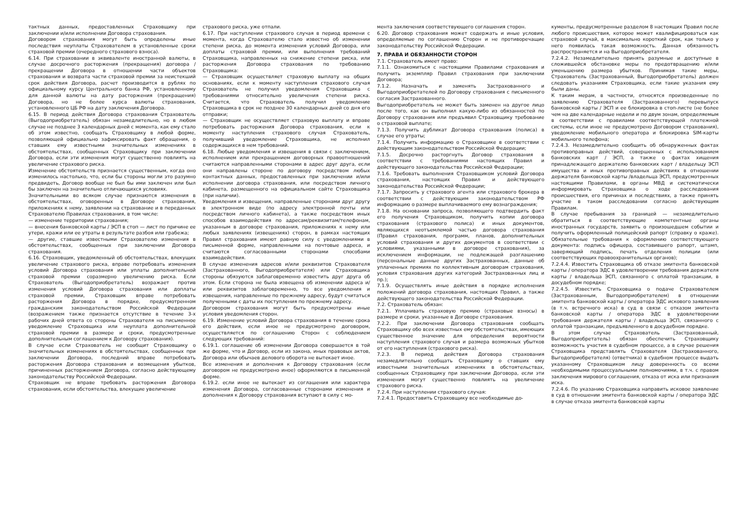тактных данных, предоставленных Страховщику при заключении и/или исполнении Договора страхования.
Договором страхования могут быть определены иные последствия неуплаты Страхователем в установленные сроки страховой премии (очередного страхового взноса).
6.14. При страховании в эквиваленте иностранной валюты, в случае досрочного расторжения (прекращения) договора / прекращении Договора в отношении части объектов страхования и возврата части страховой премии за неистекший срок действия Договора, расчет производится в рублях по официальному курсу Центрального банка РФ, установленному для данной валюты на дату расторжения (прекращения) Договора, но не более курса валюты страхования, установленного ЦБ РФ на дату заключения Договора.
6.15. В период действия Договора страхования Страхователь (Выгодоприобретатель) обязан незамедлительно, но в любом случае не позднее 3 календарных дней с момента, как ему стало об этом известно, сообщать Страховщику в любой форме, позволяющей официально зафиксировать факт обращения, о ставших ему известными значительных изменениях в обстоятельствах, сообщенных Страховщику при заключении Договора, если эти изменения могут существенно повлиять на увеличение страхового риска.
Изменение обстоятельств признается существенным, когда оно изменилось настолько, что, если бы стороны могли это разумно предвидеть, Договор вообще не был бы ими заключен или был бы заключен на значительно отличающихся условиях.
Значительными во всяком случае признаются изменения в обстоятельствах, оговоренных в Договоре страхования, приложениях к нему, заявлении на страхование и в переданных Страхователю Правилах страхования, в том числе:
— изменение территории страхования;
— внесения банковской карты / ЭСП в стоп — лист по причине ее утери, кражи или ее утраты в результате разбоя или грабежа;
— другие, ставшие известными Страхователю изменения в обстоятельствах, сообщенных при заключении Договора страхования.
6.16. Страховщик, уведомленный об обстоятельствах, влекущих увеличение страхового риска, вправе потребовать изменения условий Договора страхования или уплаты дополнительной страховой премии соразмерно увеличению риска. Если Страхователь (Выгодоприобретатель) возражает против изменения условий Договора страхования или доплаты страховой премии, Страховщик вправе потребовать расторжения Договора в порядке, предусмотренном гражданским законодательством Российской Федерации (возражением также признается отсутствие в течение 3-х рабочих дней ответа со стороны Страхователя на письменное уведомление Страховщика или неуплата дополнительной страховой премии в размере и сроки, предусмотренные дополнительным соглашением к Договору страхования).
В случае если Страхователь не сообщит Страховщику о значительных изменениях в обстоятельствах, сообщенных при заключении Договора, последний вправе потребовать расторжения Договора страхования и возмещения убытков, причиненных расторжением Договора, согласно действующему законодательству Российской Федерации.
Страховщик не вправе требовать расторжения Договора страхования, если обстоятельства, влекущие увеличение
страхового риска, уже отпали.
6.17. При наступлении страхового случая в период времени с момента, когда Страхователю стало известно об изменении степени риска, до момента изменения условий Договора, или доплаты страховой премии, или выполнения требований Страховщика, направленных на снижение степени риска, или расторжения Договора страхования по требованию Страховщика:
— Страховщик осуществляет страховую выплату на общих основаниях, если к моменту наступления страхового случая Страхователь не получил уведомления Страховщика с требованиями относительно увеличения степени риска. Считается, что Страхователь получил уведомление Страховщика в срок не позднее 30 календарных дней со дня его отправки;
— Страховщик не осуществляет страховую выплату и вправе потребовать расторжения Договора страхования, если к моменту наступления страхового случая Страхователь, получивший уведомление Страховщика, не исполнил содержащихся в нем требований.
6.18. Любые уведомления и извещения в связи с заключением, исполнением или прекращением договорных правоотношений считаются направленными сторонами в адрес друг друга, если они направлены стороне по договору посредством любых контактных данных, предоставленных при заключении и/или исполнении договора страхования, или посредством личного кабинета, размещенного на официальном сайте Страховщика (при наличии).
Уведомления и извещения, направленные сторонами друг другу в электронном виде (по адресу электронной почты или посредством личного кабинета), а также посредством иных способов взаимодействия по адресам/реквизитам/телефонам, указанным в договоре страхования, приложениях к нему или любых заявлениях (извещениях) сторон, в рамках настоящих Правил страхования имеют равную силу с уведомлениями в письменной форме, направленными на почтовые адреса, и считаются согласованными сторонами способами взаимодействия.
В случае изменения адресов и/или реквизитов Страхователя (Застрахованного, Выгодоприобретателя) или Страховщика стороны обязуются заблаговременно известить друг друга об этом. Если сторона не была извещена об изменении адреса и/или реквизитов заблаговременно, то все уведомления и извещения, направленные по прежнему адресу, будут считаться полученными с даты их поступления по прежнему адресу.
Договором страхования могут быть предусмотрены иные условия уведомления сторон.
6.19. Изменение условий Договора страхования в течение срока его действия, если иное не предусмотрено договором, осуществляется по соглашению Сторон с соблюдением следующих требований:
6.19.1. соглашение об изменении Договора совершается в той же форме, что и Договор, если из закона, иных правовых актов, Договора или обычаев делового оборота не вытекает иное.
Все изменения и дополнения к Договору страхования (если договором не предусмотрено иное) оформляются в письменной форме.
6.19.2. если иное не вытекает из соглашения или характера изменения Договора, согласованные сторонами изменения и дополнения к Договору страхования вступают в силу с мо-
мента заключения соответствующего соглашения сторон.
6.20. Договор страхования может содержать и иные условия, определяемые по соглашению Сторон и не противоречащие законодательству Российской Федерации.
7. ПРАВА И ОБЯЗАННОСТИ СТОРОН
7.1. Страхователь имеет право:
7.1.1. Ознакомиться с настоящими Правилами страхования и получить экземпляр Правил страхования при заключении Договора;
7.1.2. Назначать и заменять Застрахованного и Выгодоприобретателей по Договору страхования с письменного согласия Застрахованного.
Выгодоприобретатель не может быть заменен на другое лицо после того, как он выполнил какую-либо из обязанностей по Договору страхования или предъявил Страховщику требование о страховой выплате;
7.1.3. Получить дубликат Договора страхования (полиса) в случае его утраты;
7.1.4. Получить информацию о Страховщике в соответствии с действующим законодательством Российской Федерации;
7.1.5. Досрочно расторгнуть Договор страхования в соответствии с требованиями настоящих Правил и действующего законодательства Российской Федерации;
7.1.6. Требовать выполнения Страховщиком условий Договора страхования, настоящих Правил и действующего законодательства Российской Федерации;
7.1.7. Запросить у страхового агента или страхового брокера в соответствии с действующим законодательством РФ информацию о размере выплачиваемого ему вознаграждения;
7.1.8. На основании запроса, позволяющего подтвердить факт его получения Страховщиком, получить копии договора страхования (страхового полиса) и иных документов, являющихся неотъемлемой частью договора страхования (Правил страхования, программ, планов, дополнительных условий страхования и других документов в соответствии с условиями, указанными в договоре страхования), за исключением информации, не подлежащей разглашению (персональные данные других Застрахованных, данные об уплаченных премиях по коллективным договорам страхования, условия страхования других категорий Застрахованных лиц и пр.);
7.1.9. Осуществлять иные действия в порядке исполнения положений договора страхования, настоящих Правил, а также действующего законодательства Российской Федерации.
7.2. Страхователь обязан:
7.2.1. Уплачивать страховую премию (страховые взносы) в размере и сроки, указанные в Договоре страхования.
7.2.2. При заключении Договора страхования сообщать Страховщику обо всех известных ему обстоятельствах, имеющих существенное значение для определения вероятности наступления страхового случая и размера возможных убытков от его наступления (страхового риска).
7.2.3. В период действия Договора страхования незамедлительно сообщать Страховщику о ставших ему известными значительных изменениях в обстоятельствах, сообщенных Страховщику при заключении Договора, если эти изменения могут существенно повлиять на увеличение страхового риска.
7.2.4. При наступлении страхового случая:
7.2.4.1. Предоставить Страховщику все необходимые до-
кументы, предусмотренные разделом 8 настоящих Правил после любого происшествия, которое может квалифицироваться как страховой случай, в максимально короткий срок, как только у него появилась такая возможность. Данная обязанность распространяется и на Выгодоприобретателя.
7.2.4.2. Незамедлительно принять разумные и доступные в сложившейся обстановке меры по предотвращению и/или уменьшению размера убытков. Принимая такие меры, Страхователь (Застрахованный, Выгодоприобретатель) должен следовать указаниям Страховщика, если такие указания ему были даны.
К таким мерам, в частности, относятся произведенные по заявлению Страхователя (Застрахованного) перевыпуск банковской карты / ЭСП и ее блокировка в стоп-листе (не более чем на две календарные недели и по двум зонам, определяемым в соответствии с правилами соответствующей платежной системы, если иное не предусмотрено Договором страхования), уведомление мобильного оператора и блокировка SIM-карты мобильного телефона;
7.2.4.3. Незамедлительно сообщить об обнаруженных фактах противоправных действий, совершенных с использованием банковских карт / ЭСП, а также о фактах хищения принадлежащего держателю банковских карт / владельцу ЭСП имущества и иных противоправных действиях в отношении держателя банковской карты /владельца ЭСП, предусмотренных настоящими Правилами, в органы МВД и систематически информировать Страховщика о ходе расследования происшествия, его причинах и последствиях, а также принять участие в таком расследовании согласно действующим Правилам.
В случае пребывания за границей — незамедлительно обратиться в соответствующие компетентные органы иностранных государств, заявить о произошедшем событии и получить оформленный полицейский рапорт (справку о краже). Обязательные требования к оформлению соответствующего документа: подпись офицера, составившего рапорт, штамп, заверяющий подпись, печать отделения полиции (или соответствующих правоохранительных органов);
7.2.4.4. Известить Страховщика об отказе эмитента банковской карты / оператора ЭДС в удовлетворении требования держателя карты / владельца ЭСП, связанного с оплатой транзакции, в досудебном порядке;
7.2.4.5. Известить Страховщика о подаче Страхователем (Застрахованным, Выгодоприобретателем) в отношении эмитента банковской карты / оператора ЭДС искового заявления (в т.ч. встречного иска) в суд в связи с отказом эмитента банковской карты / оператора ЭДС в удовлетворении требования держателя карты / владельца ЭСП, связанного с оплатой транзакции, предъявленного в досудебном порядке.
В этом случае Страхователь (Застрахованный, Выгодоприобретатель) обязан обеспечить Страховщику возможность участия в судебном процессе, а в случае решения Страховщика представлять Страхователя (Застрахованного, Выгодоприобретателя) (ответчика) в судебном процессе выдать указанному Страховщиком лицу доверенность со всеми необходимыми процессуальными полномочиями, в т.ч. с правом заключения мирового соглашения, отказа от иска или признания иска.
7.2.4.6. По указанию Страховщика направить исковое заявление в суд в отношении эмитента банковской карты / оператора ЭДС в случае отказа эмитента банковской карты